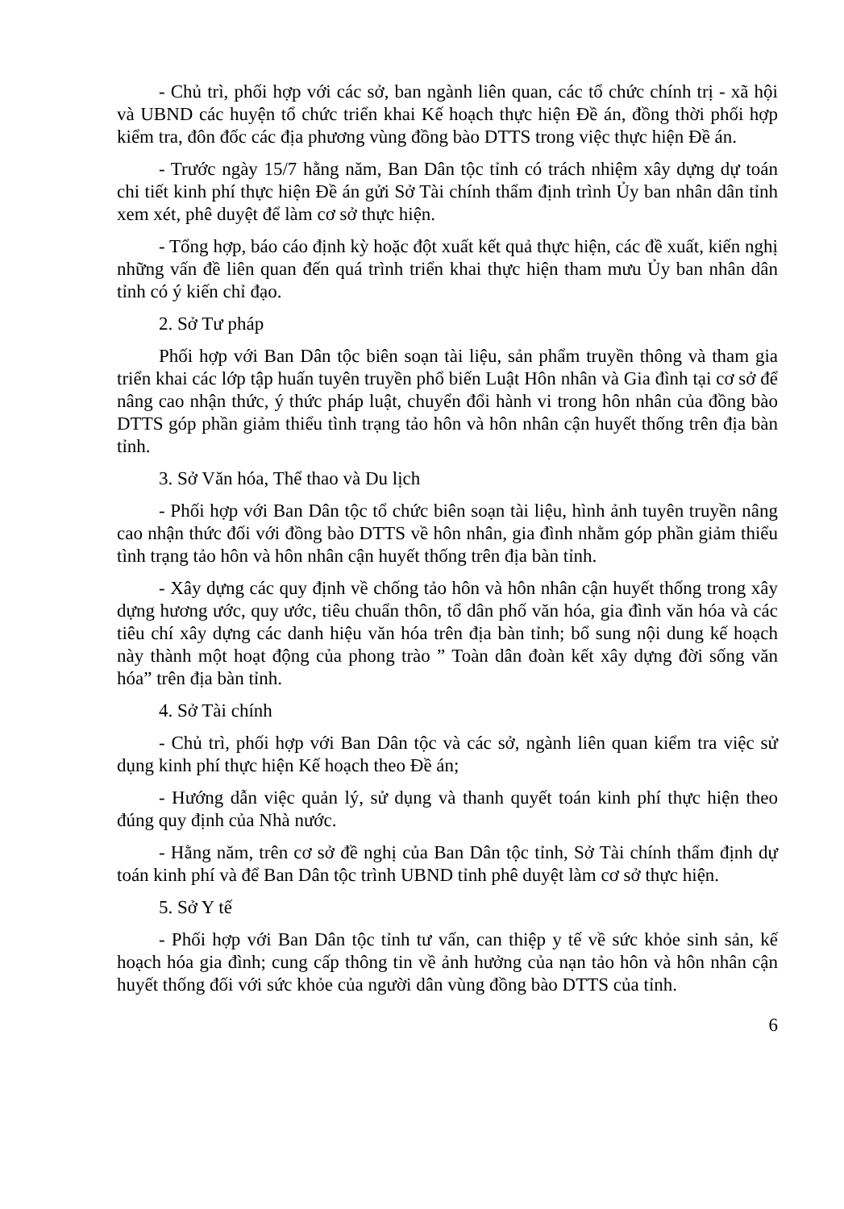- Chủ trì, phối hợp với các sở, ban ngành liên quan, các tổ chức chính trị - xã hội và UBND các huyện tổ chức triển khai Kế hoạch thực hiện Đề án, đồng thời phối hợp kiểm tra, đôn đốc các địa phương vùng đồng bào DTTS trong việc thực hiện Đề án.
- Trước ngày 15/7 hằng năm, Ban Dân tộc tỉnh có trách nhiệm xây dựng dự toán chi tiết kinh phí thực hiện Đề án gửi Sở Tài chính thẩm định trình Ủy ban nhân dân tỉnh xem xét, phê duyệt để làm cơ sở thực hiện.
- Tổng hợp, báo cáo định kỳ hoặc đột xuất kết quả thực hiện, các đề xuất, kiến nghị những vấn đề liên quan đến quá trình triển khai thực hiện tham mưu Ủy ban nhân dân tỉnh có ý kiến chỉ đạo.
2. Sở Tư pháp
Phối hợp với Ban Dân tộc biên soạn tài liệu, sản phẩm truyền thông và tham gia triển khai các lớp tập huấn tuyên truyền phổ biến Luật Hôn nhân và Gia đình tại cơ sở để nâng cao nhận thức, ý thức pháp luật, chuyển đổi hành vi trong hôn nhân của đồng bào DTTS góp phần giảm thiểu tình trạng tảo hôn và hôn nhân cận huyết thống trên địa bàn tỉnh.
3. Sở Văn hóa, Thể thao và Du lịch
- Phối hợp với Ban Dân tộc tổ chức biên soạn tài liệu, hình ảnh tuyên truyền nâng cao nhận thức đối với đồng bào DTTS về hôn nhân, gia đình nhằm góp phần giảm thiểu tình trạng tảo hôn và hôn nhân cận huyết thống trên địa bàn tỉnh.
- Xây dựng các quy định về chống tảo hôn và hôn nhân cận huyết thống trong xây dựng hương ước, quy ước, tiêu chuẩn thôn, tổ dân phố văn hóa, gia đình văn hóa và các tiêu chí xây dựng các danh hiệu văn hóa trên địa bàn tỉnh; bổ sung nội dung kế hoạch này thành một hoạt động của phong trào ” Toàn dân đoàn kết xây dựng đời sống văn hóa” trên địa bàn tỉnh.
4. Sở Tài chính
- Chủ trì, phối hợp với Ban Dân tộc và các sở, ngành liên quan kiểm tra việc sử dụng kinh phí thực hiện Kế hoạch theo Đề án;
- Hướng dẫn việc quản lý, sử dụng và thanh quyết toán kinh phí thực hiện theo đúng quy định của Nhà nước.
- Hằng năm, trên cơ sở đề nghị của Ban Dân tộc tỉnh, Sở Tài chính thẩm định dự toán kinh phí và để Ban Dân tộc trình UBND tỉnh phê duyệt làm cơ sở thực hiện.
5. Sở Y tế
- Phối hợp với Ban Dân tộc tỉnh tư vấn, can thiệp y tế về sức khỏe sinh sản, kế hoạch hóa gia đình; cung cấp thông tin về ảnh hưởng của nạn tảo hôn và hôn nhân cận huyết thống đối với sức khỏe của người dân vùng đồng bào DTTS của tỉnh.
6